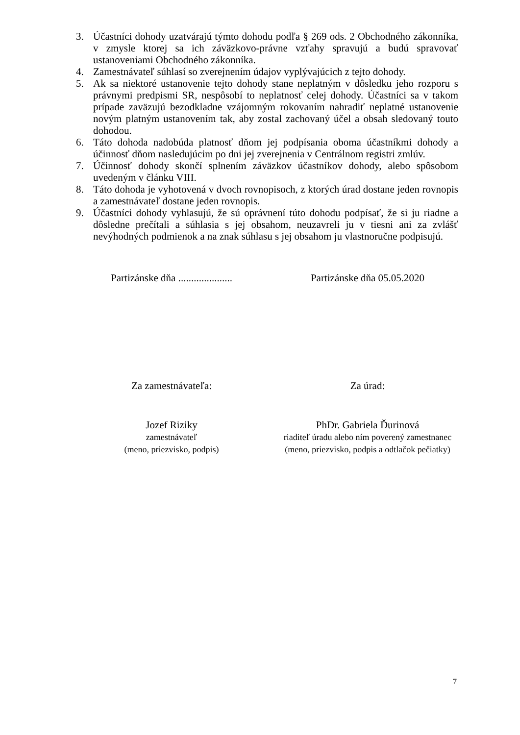3. Účastníci dohody uzatvárajú týmto dohodu podľa § 269 ods. 2 Obchodného zákonníka, v zmysle ktorej sa ich záväzkovo-právne vzťahy spravujú a budú spravovať ustanoveniami Obchodného zákonníka.
4. Zamestnávateľ súhlasí so zverejnením údajov vyplývajúcich z tejto dohody.
5. Ak sa niektoré ustanovenie tejto dohody stane neplatným v dôsledku jeho rozporu s právnymi predpismi SR, nespôsobí to neplatnosť celej dohody. Účastníci sa v takom prípade zaväzujú bezodkladne vzájomným rokovaním nahradiť neplatné ustanovenie novým platným ustanovením tak, aby zostal zachovaný účel a obsah sledovaný touto dohodou.
6. Táto dohoda nadobúda platnosť dňom jej podpísania oboma účastníkmi dohody a účinnosť dňom nasledujúcim po dni jej zverejnenia v Centrálnom registri zmlúv.
7. Účinnosť dohody skončí splnením záväzkov účastníkov dohody, alebo spôsobom uvedeným v článku VIII.
8. Táto dohoda je vyhotovená v dvoch rovnopisoch, z ktorých úrad dostane jeden rovnopis a zamestnávateľ dostane jeden rovnopis.
9. Účastníci dohody vyhlasujú, že sú oprávnení túto dohodu podpísať, že si ju riadne a dôsledne prečítali a súhlasia s jej obsahom, neuzavreli ju v tiesni ani za zvlášť nevýhodných podmienok a na znak súhlasu s jej obsahom ju vlastnoručne podpisujú.
Partizánske dňa .....................
Partizánske dňa 05.05.2020
Za zamestnávateľa: Za úrad:
Jozef Riziky
zamestnávateľ
(meno, priezvisko, podpis)
PhDr. Gabriela Ďurinová
riaditeľ úradu alebo ním poverený zamestnanec
(meno, priezvisko, podpis a odtlačok pečiatky)
7